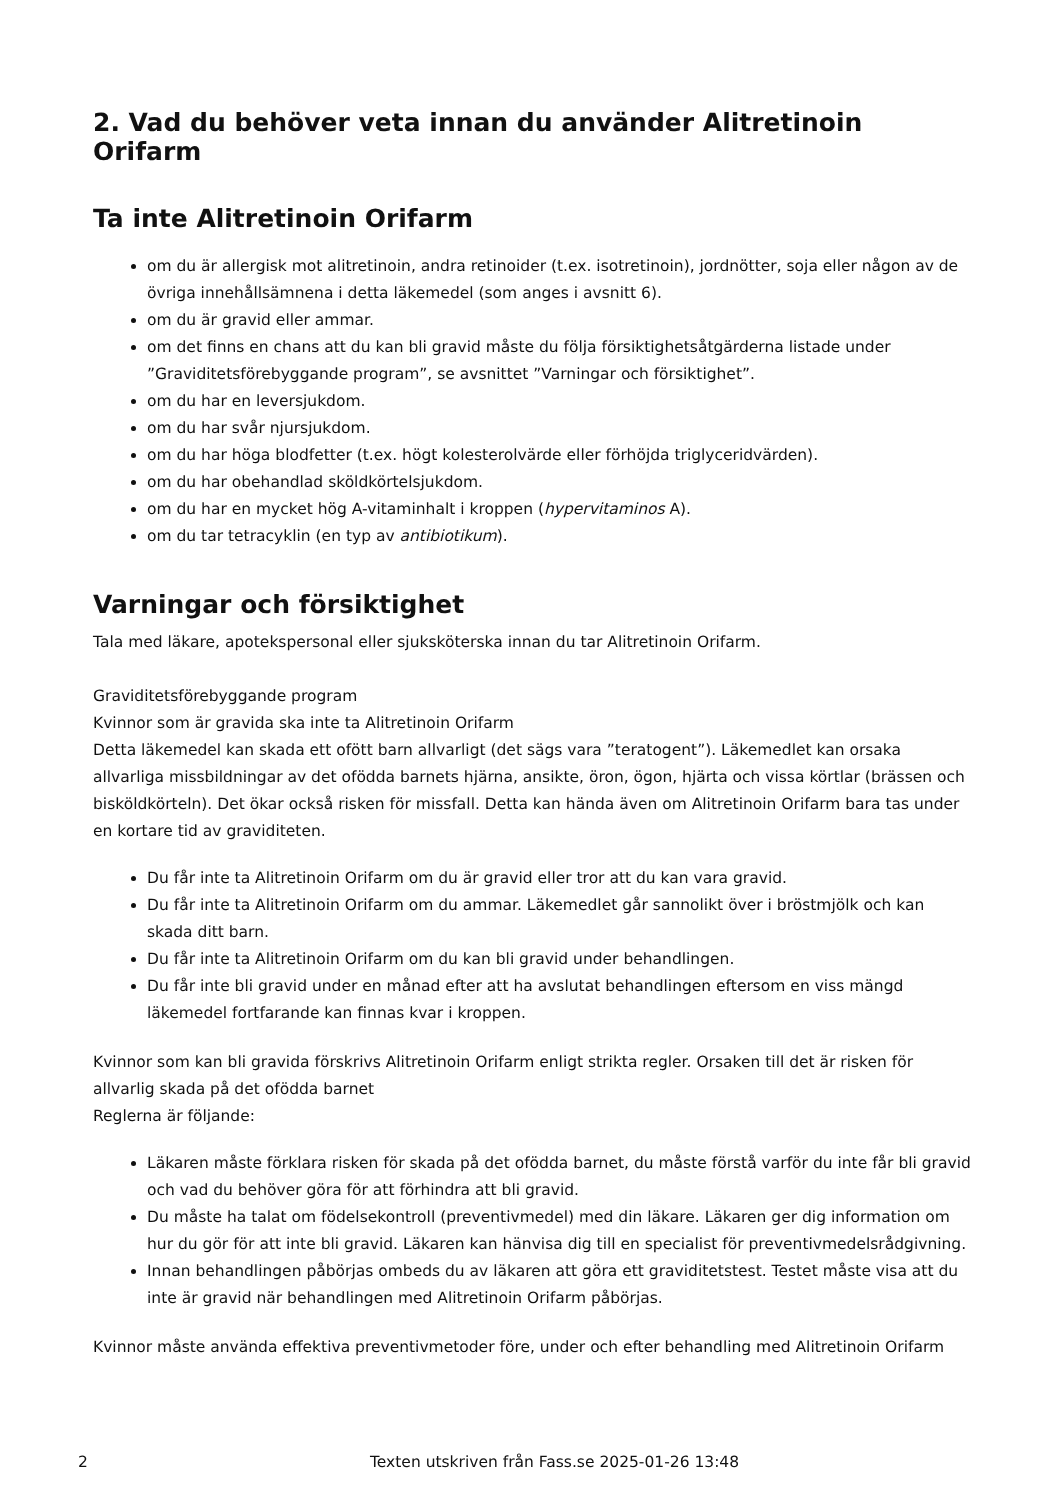2. Vad du behöver veta innan du använder Alitretinoin Orifarm
Ta inte Alitretinoin Orifarm
om du är allergisk mot alitretinoin, andra retinoider (t.ex. isotretinoin), jordnötter, soja eller någon av de övriga innehållsämnena i detta läkemedel (som anges i avsnitt 6).
om du är gravid eller ammar.
om det finns en chans att du kan bli gravid måste du följa försiktighetsåtgärderna listade under ”Graviditetsförebyggande program”, se avsnittet ”Varningar och försiktighet”.
om du har en leversjukdom.
om du har svår njursjukdom.
om du har höga blodfetter (t.ex. högt kolesterolvärde eller förhöjda triglyceridvärden).
om du har obehandlad sköldkörtelsjukdom.
om du har en mycket hög A-vitaminhalt i kroppen (hypervitaminos A).
om du tar tetracyklin (en typ av antibiotikum).
Varningar och försiktighet
Tala med läkare, apotekspersonal eller sjuksköterska innan du tar Alitretinoin Orifarm.
Graviditetsförebyggande program
Kvinnor som är gravida ska inte ta Alitretinoin Orifarm
Detta läkemedel kan skada ett ofött barn allvarligt (det sägs vara ”teratogent”). Läkemedlet kan orsaka allvarliga missbildningar av det ofödda barnets hjärna, ansikte, öron, ögon, hjärta och vissa körtlar (brässen och bisköldkörteln). Det ökar också risken för missfall. Detta kan hända även om Alitretinoin Orifarm bara tas under en kortare tid av graviditeten.
Du får inte ta Alitretinoin Orifarm om du är gravid eller tror att du kan vara gravid.
Du får inte ta Alitretinoin Orifarm om du ammar. Läkemedlet går sannolikt över i bröstmjölk och kan skada ditt barn.
Du får inte ta Alitretinoin Orifarm om du kan bli gravid under behandlingen.
Du får inte bli gravid under en månad efter att ha avslutat behandlingen eftersom en viss mängd läkemedel fortfarande kan finnas kvar i kroppen.
Kvinnor som kan bli gravida förskrivs Alitretinoin Orifarm enligt strikta regler. Orsaken till det är risken för allvarlig skada på det ofödda barnet
Reglerna är följande:
Läkaren måste förklara risken för skada på det ofödda barnet, du måste förstå varför du inte får bli gravid och vad du behöver göra för att förhindra att bli gravid.
Du måste ha talat om födelsekontroll (preventivmedel) med din läkare. Läkaren ger dig information om hur du gör för att inte bli gravid. Läkaren kan hänvisa dig till en specialist för preventivmedelsrådgivning.
Innan behandlingen påbörjas ombeds du av läkaren att göra ett graviditetstest. Testet måste visa att du inte är gravid när behandlingen med Alitretinoin Orifarm påbörjas.
Kvinnor måste använda effektiva preventivmetoder före, under och efter behandling med Alitretinoin Orifarm
2 Texten utskriven från Fass.se 2025-01-26 13:48